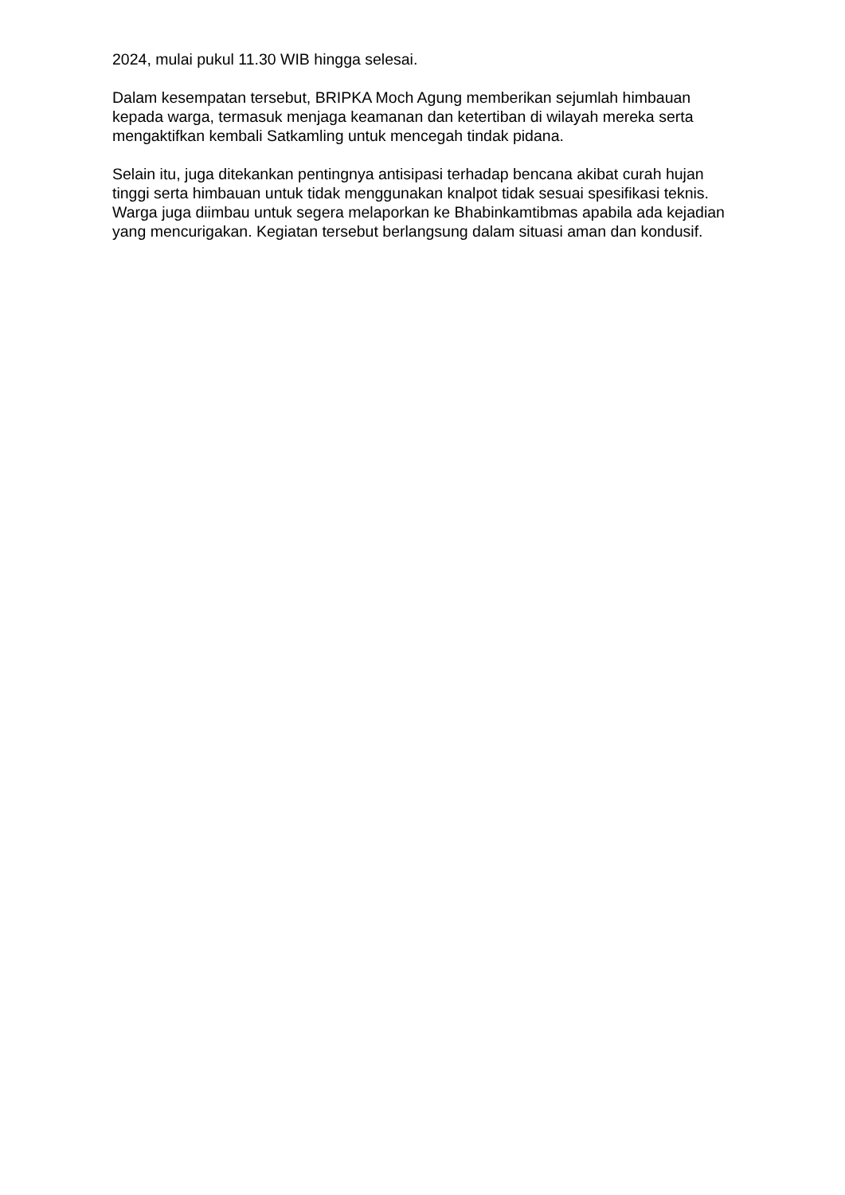2024, mulai pukul 11.30 WIB hingga selesai.
Dalam kesempatan tersebut, BRIPKA Moch Agung memberikan sejumlah himbauan kepada warga, termasuk menjaga keamanan dan ketertiban di wilayah mereka serta mengaktifkan kembali Satkamling untuk mencegah tindak pidana.
Selain itu, juga ditekankan pentingnya antisipasi terhadap bencana akibat curah hujan tinggi serta himbauan untuk tidak menggunakan knalpot tidak sesuai spesifikasi teknis. Warga juga diimbau untuk segera melaporkan ke Bhabinkamtibmas apabila ada kejadian yang mencurigakan. Kegiatan tersebut berlangsung dalam situasi aman dan kondusif.